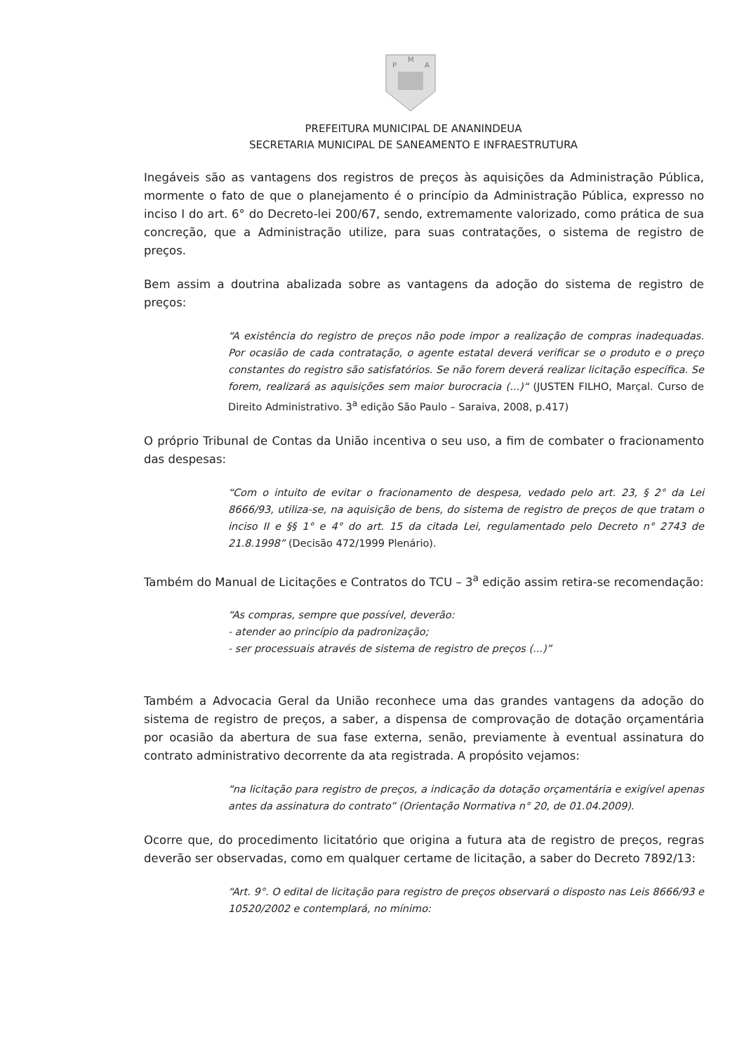P
M
A
PREFEITURA MUNICIPAL DE ANANINDEUA
SECRETARIA MUNICIPAL DE SANEAMENTO E INFRAESTRUTURA
Inegáveis são as vantagens dos registros de preços às aquisições da Administração Pública, mormente o fato de que o planejamento é o princípio da Administração Pública, expresso no inciso I do art. 6° do Decreto-lei 200/67, sendo, extremamente valorizado, como prática de sua concreção, que a Administração utilize, para suas contratações, o sistema de registro de preços.
Bem assim a doutrina abalizada sobre as vantagens da adoção do sistema de registro de preços:
“A existência do registro de preços não pode impor a realização de compras inadequadas. Por ocasião de cada contratação, o agente estatal deverá verificar se o produto e o preço constantes do registro são satisfatórios. Se não forem deverá realizar licitação específica. Se forem, realizará as aquisições sem maior burocracia (...)“ (JUSTEN FILHO, Marçal. Curso de Direito Administrativo. 3<sup>a</sup> edição São Paulo – Saraiva, 2008, p.417)
O próprio Tribunal de Contas da União incentiva o seu uso, a fim de combater o fracionamento das despesas:
“Com o intuito de evitar o fracionamento de despesa, vedado pelo art. 23, § 2° da Lei 8666/93, utiliza-se, na aquisição de bens, do sistema de registro de preços de que tratam o inciso II e §§ 1° e 4° do art. 15 da citada Lei, regulamentado pelo Decreto n° 2743 de 21.8.1998” (Decisão 472/1999 Plenário).
Também do Manual de Licitações e Contratos do TCU – 3<sup>a</sup> edição assim retira-se recomendação:
“As compras, sempre que possível, deverão:
- atender ao princípio da padronização;
- ser processuais através de sistema de registro de preços (...)”
Também a Advocacia Geral da União reconhece uma das grandes vantagens da adoção do sistema de registro de preços, a saber, a dispensa de comprovação de dotação orçamentária por ocasião da abertura de sua fase externa, senão, previamente à eventual assinatura do contrato administrativo decorrente da ata registrada. A propósito vejamos:
“na licitação para registro de preços, a indicação da dotação orçamentária e exigível apenas antes da assinatura do contrato” (Orientação Normativa n° 20, de 01.04.2009).
Ocorre que, do procedimento licitatório que origina a futura ata de registro de preços, regras deverão ser observadas, como em qualquer certame de licitação, a saber do Decreto 7892/13:
“Art. 9°. O edital de licitação para registro de preços observará o disposto nas Leis 8666/93 e 10520/2002 e contemplará, no mínimo: